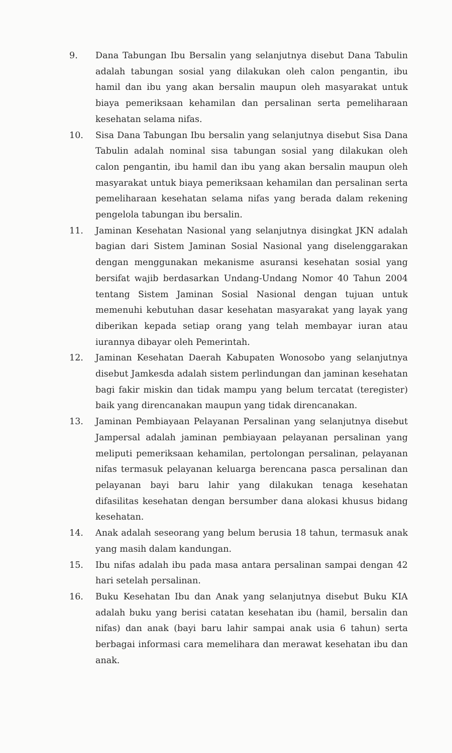9. Dana Tabungan Ibu Bersalin yang selanjutnya disebut Dana Tabulin adalah tabungan sosial yang dilakukan oleh calon pengantin, ibu hamil dan ibu yang akan bersalin maupun oleh masyarakat untuk biaya pemeriksaan kehamilan dan persalinan serta pemeliharaan kesehatan selama nifas.
10. Sisa Dana Tabungan Ibu bersalin yang selanjutnya disebut Sisa Dana Tabulin adalah nominal sisa tabungan sosial yang dilakukan oleh calon pengantin, ibu hamil dan ibu yang akan bersalin maupun oleh masyarakat untuk biaya pemeriksaan kehamilan dan persalinan serta pemeliharaan kesehatan selama nifas yang berada dalam rekening pengelola tabungan ibu bersalin.
11. Jaminan Kesehatan Nasional yang selanjutnya disingkat JKN adalah bagian dari Sistem Jaminan Sosial Nasional yang diselenggarakan dengan menggunakan mekanisme asuransi kesehatan sosial yang bersifat wajib berdasarkan Undang-Undang Nomor 40 Tahun 2004 tentang Sistem Jaminan Sosial Nasional dengan tujuan untuk memenuhi kebutuhan dasar kesehatan masyarakat yang layak yang diberikan kepada setiap orang yang telah membayar iuran atau iurannya dibayar oleh Pemerintah.
12. Jaminan Kesehatan Daerah Kabupaten Wonosobo yang selanjutnya disebut Jamkesda adalah sistem perlindungan dan jaminan kesehatan bagi fakir miskin dan tidak mampu yang belum tercatat (teregister) baik yang direncanakan maupun yang tidak direncanakan.
13. Jaminan Pembiayaan Pelayanan Persalinan yang selanjutnya disebut Jampersal adalah jaminan pembiayaan pelayanan persalinan yang meliputi pemeriksaan kehamilan, pertolongan persalinan, pelayanan nifas termasuk pelayanan keluarga berencana pasca persalinan dan pelayanan bayi baru lahir yang dilakukan tenaga kesehatan difasilitas kesehatan dengan bersumber dana alokasi khusus bidang kesehatan.
14. Anak adalah seseorang yang belum berusia 18 tahun, termasuk anak yang masih dalam kandungan.
15. Ibu nifas adalah ibu pada masa antara persalinan sampai dengan 42 hari setelah persalinan.
16. Buku Kesehatan Ibu dan Anak yang selanjutnya disebut Buku KIA adalah buku yang berisi catatan kesehatan ibu (hamil, bersalin dan nifas) dan anak (bayi baru lahir sampai anak usia 6 tahun) serta berbagai informasi cara memelihara dan merawat kesehatan ibu dan anak.